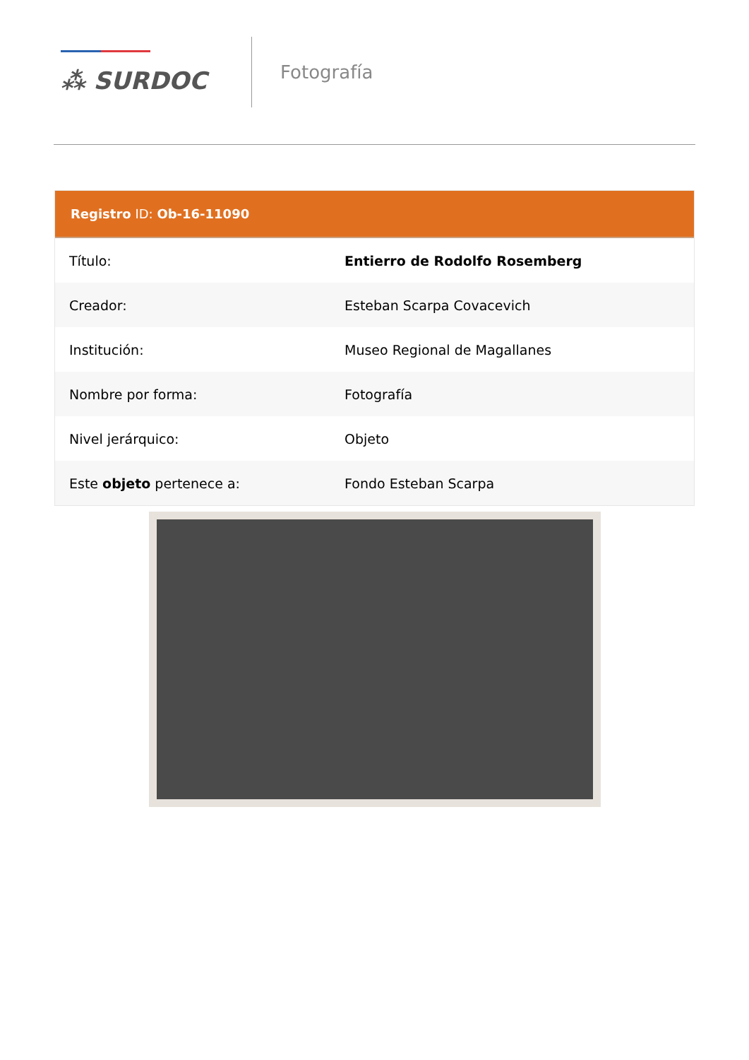⁂ SURDOC
Fotografía
Registro ID: Ob-16-11090
| Título: | Entierro de Rodolfo Rosemberg |
| Creador: | Esteban Scarpa Covacevich |
| Institución: | Museo Regional de Magallanes |
| Nombre por forma: | Fotografía |
| Nivel jerárquico: | Objeto |
| Este objeto pertenece a: | Fondo Esteban Scarpa |